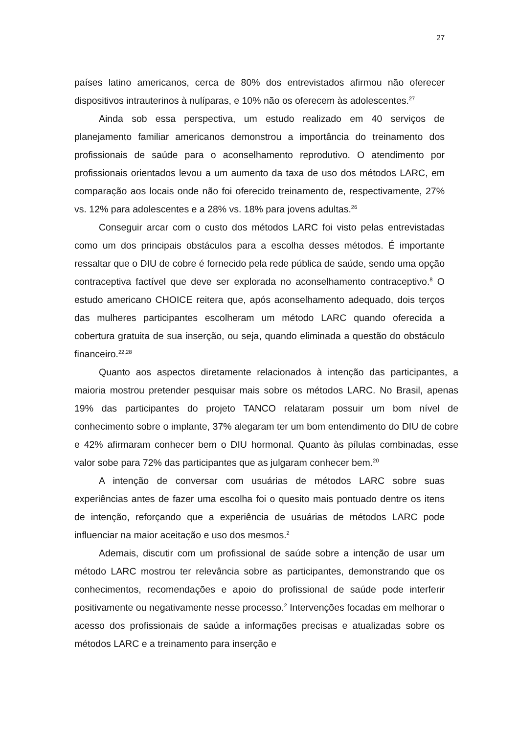27
países latino americanos, cerca de 80% dos entrevistados afirmou não oferecer dispositivos intrauterinos à nulíparas, e 10% não os oferecem às adolescentes.<sup>27</sup>
Ainda sob essa perspectiva, um estudo realizado em 40 serviços de planejamento familiar americanos demonstrou a importância do treinamento dos profissionais de saúde para o aconselhamento reprodutivo. O atendimento por profissionais orientados levou a um aumento da taxa de uso dos métodos LARC, em comparação aos locais onde não foi oferecido treinamento de, respectivamente, 27% vs. 12% para adolescentes e a 28% vs. 18% para jovens adultas.<sup>26</sup>
Conseguir arcar com o custo dos métodos LARC foi visto pelas entrevistadas como um dos principais obstáculos para a escolha desses métodos. É importante ressaltar que o DIU de cobre é fornecido pela rede pública de saúde, sendo uma opção contraceptiva factível que deve ser explorada no aconselhamento contraceptivo.<sup>8</sup> O estudo americano CHOICE reitera que, após aconselhamento adequado, dois terços das mulheres participantes escolheram um método LARC quando oferecida a cobertura gratuita de sua inserção, ou seja, quando eliminada a questão do obstáculo financeiro.<sup>22,28</sup>
Quanto aos aspectos diretamente relacionados à intenção das participantes, a maioria mostrou pretender pesquisar mais sobre os métodos LARC. No Brasil, apenas 19% das participantes do projeto TANCO relataram possuir um bom nível de conhecimento sobre o implante, 37% alegaram ter um bom entendimento do DIU de cobre e 42% afirmaram conhecer bem o DIU hormonal. Quanto às pílulas combinadas, esse valor sobe para 72% das participantes que as julgaram conhecer bem.<sup>20</sup>
A intenção de conversar com usuárias de métodos LARC sobre suas experiências antes de fazer uma escolha foi o quesito mais pontuado dentre os itens de intenção, reforçando que a experiência de usuárias de métodos LARC pode influenciar na maior aceitação e uso dos mesmos.<sup>2</sup>
Ademais, discutir com um profissional de saúde sobre a intenção de usar um método LARC mostrou ter relevância sobre as participantes, demonstrando que os conhecimentos, recomendações e apoio do profissional de saúde pode interferir positivamente ou negativamente nesse processo.<sup>2</sup> Intervenções focadas em melhorar o acesso dos profissionais de saúde a informações precisas e atualizadas sobre os métodos LARC e a treinamento para inserção e